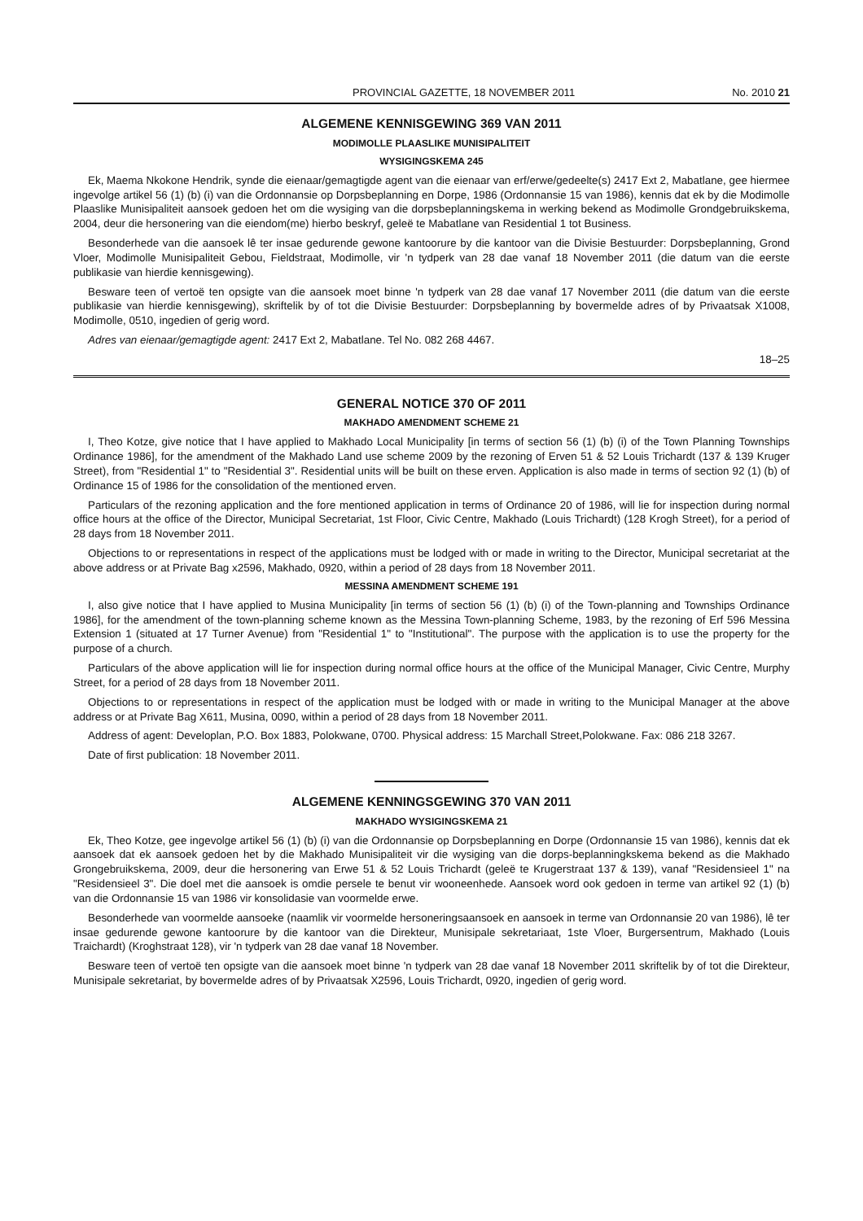PROVINCIAL GAZETTE, 18 NOVEMBER 2011 No. 2010 21
ALGEMENE KENNISGEWING 369 VAN 2011
MODIMOLLE PLAASLIKE MUNISIPALITEIT
WYSIGINGSKEMA 245
Ek, Maema Nkokone Hendrik, synde die eienaar/gemagtigde agent van die eienaar van erf/erwe/gedeelte(s) 2417 Ext 2, Mabatlane, gee hiermee ingevolge artikel 56 (1) (b) (i) van die Ordonnansie op Dorpsbeplanning en Dorpe, 1986 (Ordonnansie 15 van 1986), kennis dat ek by die Modimolle Plaaslike Munisipaliteit aansoek gedoen het om die wysiging van die dorpsbeplanningskema in werking bekend as Modimolle Grondgebruikskema, 2004, deur die hersonering van die eiendom(me) hierbo beskryf, geleë te Mabatlane van Residential 1 tot Business.
Besonderhede van die aansoek lê ter insae gedurende gewone kantoorure by die kantoor van die Divisie Bestuurder: Dorpsbeplanning, Grond Vloer, Modimolle Munisipaliteit Gebou, Fieldstraat, Modimolle, vir 'n tydperk van 28 dae vanaf 18 November 2011 (die datum van die eerste publikasie van hierdie kennisgewing).
Besware teen of vertoë ten opsigte van die aansoek moet binne 'n tydperk van 28 dae vanaf 17 November 2011 (die datum van die eerste publikasie van hierdie kennisgewing), skriftelik by of tot die Divisie Bestuurder: Dorpsbeplanning by bovermelde adres of by Privaatsak X1008, Modimolle, 0510, ingedien of gerig word.
Adres van eienaar/gemagtigde agent: 2417 Ext 2, Mabatlane. Tel No. 082 268 4467.
18–25
GENERAL NOTICE 370 OF 2011
MAKHADO AMENDMENT SCHEME 21
I, Theo Kotze, give notice that I have applied to Makhado Local Municipality [in terms of section 56 (1) (b) (i) of the Town Planning Townships Ordinance 1986], for the amendment of the Makhado Land use scheme 2009 by the rezoning of Erven 51 & 52 Louis Trichardt (137 & 139 Kruger Street), from "Residential 1" to "Residential 3". Residential units will be built on these erven. Application is also made in terms of section 92 (1) (b) of Ordinance 15 of 1986 for the consolidation of the mentioned erven.
Particulars of the rezoning application and the fore mentioned application in terms of Ordinance 20 of 1986, will lie for inspection during normal office hours at the office of the Director, Municipal Secretariat, 1st Floor, Civic Centre, Makhado (Louis Trichardt) (128 Krogh Street), for a period of 28 days from 18 November 2011.
Objections to or representations in respect of the applications must be lodged with or made in writing to the Director, Municipal secretariat at the above address or at Private Bag x2596, Makhado, 0920, within a period of 28 days from 18 November 2011.
MESSINA AMENDMENT SCHEME 191
I, also give notice that I have applied to Musina Municipality [in terms of section 56 (1) (b) (i) of the Town-planning and Townships Ordinance 1986], for the amendment of the town-planning scheme known as the Messina Town-planning Scheme, 1983, by the rezoning of Erf 596 Messina Extension 1 (situated at 17 Turner Avenue) from "Residential 1" to "Institutional". The purpose with the application is to use the property for the purpose of a church.
Particulars of the above application will lie for inspection during normal office hours at the office of the Municipal Manager, Civic Centre, Murphy Street, for a period of 28 days from 18 November 2011.
Objections to or representations in respect of the application must be lodged with or made in writing to the Municipal Manager at the above address or at Private Bag X611, Musina, 0090, within a period of 28 days from 18 November 2011.
Address of agent: Developlan, P.O. Box 1883, Polokwane, 0700. Physical address: 15 Marchall Street,Polokwane. Fax: 086 218 3267.
Date of first publication: 18 November 2011.
ALGEMENE KENNINGSGEWING 370 VAN 2011
MAKHADO WYSIGINGSKEMA 21
Ek, Theo Kotze, gee ingevolge artikel 56 (1) (b) (i) van die Ordonnansie op Dorpsbeplanning en Dorpe (Ordonnansie 15 van 1986), kennis dat ek aansoek dat ek aansoek gedoen het by die Makhado Munisipaliteit vir die wysiging van die dorps-beplanningkskema bekend as die Makhado Grongebruikskema, 2009, deur die hersonering van Erwe 51 & 52 Louis Trichardt (geleë te Krugerstraat 137 & 139), vanaf "Residensieel 1" na "Residensieel 3". Die doel met die aansoek is omdie persele te benut vir wooneenhede. Aansoek word ook gedoen in terme van artikel 92 (1) (b) van die Ordonnansie 15 van 1986 vir konsolidasie van voormelde erwe.
Besonderhede van voormelde aansoeke (naamlik vir voormelde hersoneringsaansoek en aansoek in terme van Ordonnansie 20 van 1986), lê ter insae gedurende gewone kantoorure by die kantoor van die Direkteur, Munisipale sekretariaat, 1ste Vloer, Burgersentrum, Makhado (Louis Traichardt) (Kroghstraat 128), vir 'n tydperk van 28 dae vanaf 18 November.
Besware teen of vertoë ten opsigte van die aansoek moet binne 'n tydperk van 28 dae vanaf 18 November 2011 skriftelik by of tot die Direkteur, Munisipale sekretariat, by bovermelde adres of by Privaatsak X2596, Louis Trichardt, 0920, ingedien of gerig word.